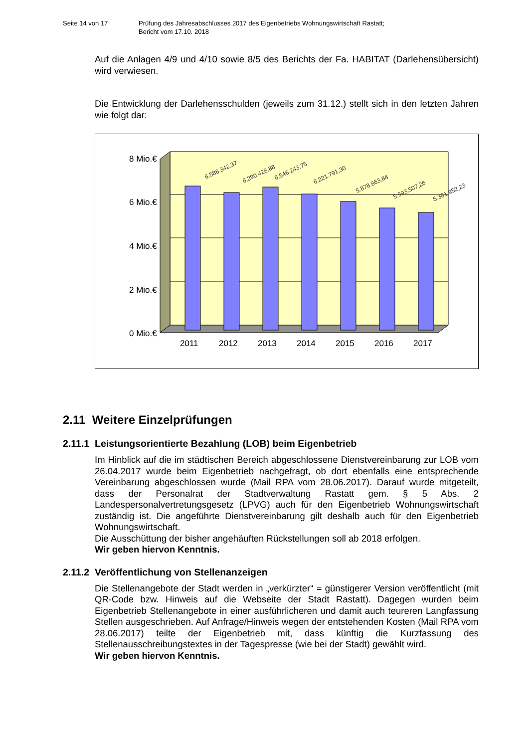Seite 14 von 17 Prüfung des Jahresabschlusses 2017 des Eigenbetriebs Wohnungswirtschaft Rastatt;
Bericht vom 17.10. 2018
Auf die Anlagen 4/9 und 4/10 sowie 8/5 des Berichts der Fa. HABITAT (Darlehensübersicht) wird verwiesen.
Die Entwicklung der Darlehensschulden (jeweils zum 31.12.) stellt sich in den letzten Jahren wie folgt dar:
8 Mio.€
6 Mio.€
4 Mio.€
2 Mio.€
0 Mio.€
6.586.342,37
6.290.428,88
6.546.243,75
6.221.791,30
5.878.863,84
5.593.507,26
5.381.952,23
2011
2012
2013
2014
2015
2016
2017
2.11 Weitere Einzelprüfungen
2.11.1 Leistungsorientierte Bezahlung (LOB) beim Eigenbetrieb
Im Hinblick auf die im städtischen Bereich abgeschlossene Dienstvereinbarung zur LOB vom 26.04.2017 wurde beim Eigenbetrieb nachgefragt, ob dort ebenfalls eine entsprechende Vereinbarung abgeschlossen wurde (Mail RPA vom 28.06.2017). Darauf wurde mitgeteilt, dass der Personalrat der Stadtverwaltung Rastatt gem. § 5 Abs. 2 Landespersonalvertretungsgesetz (LPVG) auch für den Eigenbetrieb Wohnungswirtschaft zuständig ist. Die angeführte Dienstvereinbarung gilt deshalb auch für den Eigenbetrieb Wohnungswirtschaft.
Die Ausschüttung der bisher angehäuften Rückstellungen soll ab 2018 erfolgen.
Wir geben hiervon Kenntnis.
2.11.2 Veröffentlichung von Stellenanzeigen
Die Stellenangebote der Stadt werden in „verkürzter“ = günstigerer Version veröffentlicht (mit QR-Code bzw. Hinweis auf die Webseite der Stadt Rastatt). Dagegen wurden beim Eigenbetrieb Stellenangebote in einer ausführlicheren und damit auch teureren Langfassung Stellen ausgeschrieben. Auf Anfrage/Hinweis wegen der entstehenden Kosten (Mail RPA vom 28.06.2017) teilte der Eigenbetrieb mit, dass künftig die Kurzfassung des Stellenausschreibungstextes in der Tagespresse (wie bei der Stadt) gewählt wird.
Wir geben hiervon Kenntnis.